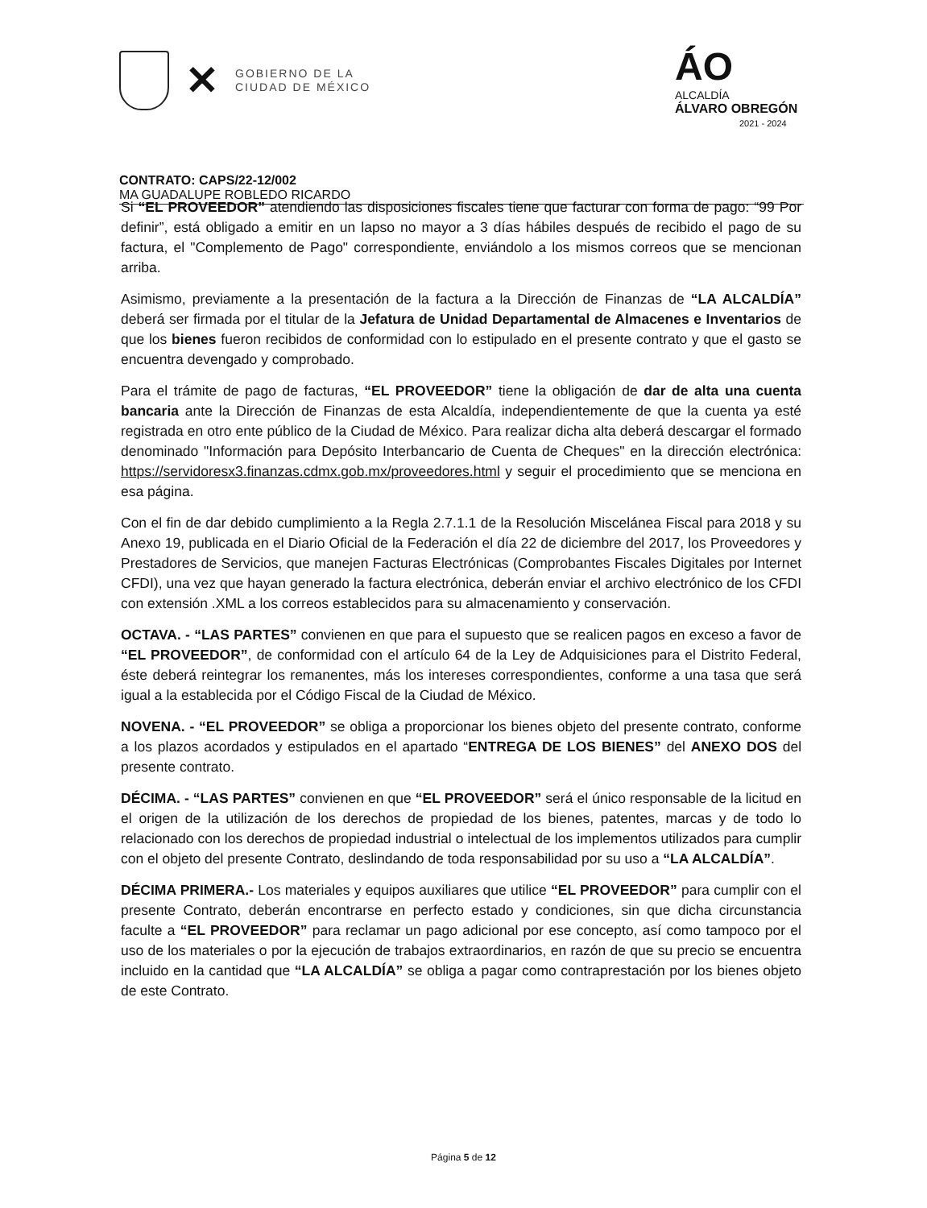✕
GOBIERNO DE LA
CIUDAD DE MÉXICO
ÁO
ALCALDÍA
ÁLVARO OBREGÓN
2021 - 2024
CONTRATO: CAPS/22-12/002
MA GUADALUPE ROBLEDO RICARDO
Si “EL PROVEEDOR” atendiendo las disposiciones fiscales tiene que facturar con forma de pago: “99 Por definir”, está obligado a emitir en un lapso no mayor a 3 días hábiles después de recibido el pago de su factura, el "Complemento de Pago" correspondiente, enviándolo a los mismos correos que se mencionan arriba.
Asimismo, previamente a la presentación de la factura a la Dirección de Finanzas de “LA ALCALDÍA” deberá ser firmada por el titular de la Jefatura de Unidad Departamental de Almacenes e Inventarios de que los bienes fueron recibidos de conformidad con lo estipulado en el presente contrato y que el gasto se encuentra devengado y comprobado.
Para el trámite de pago de facturas, “EL PROVEEDOR” tiene la obligación de dar de alta una cuenta bancaria ante la Dirección de Finanzas de esta Alcaldía, independientemente de que la cuenta ya esté registrada en otro ente público de la Ciudad de México. Para realizar dicha alta deberá descargar el formado denominado "Información para Depósito Interbancario de Cuenta de Cheques" en la dirección electrónica: https://servidoresx3.finanzas.cdmx.gob.mx/proveedores.html y seguir el procedimiento que se menciona en esa página.
Con el fin de dar debido cumplimiento a la Regla 2.7.1.1 de la Resolución Miscelánea Fiscal para 2018 y su Anexo 19, publicada en el Diario Oficial de la Federación el día 22 de diciembre del 2017, los Proveedores y Prestadores de Servicios, que manejen Facturas Electrónicas (Comprobantes Fiscales Digitales por Internet CFDI), una vez que hayan generado la factura electrónica, deberán enviar el archivo electrónico de los CFDI con extensión .XML a los correos establecidos para su almacenamiento y conservación.
OCTAVA. - “LAS PARTES” convienen en que para el supuesto que se realicen pagos en exceso a favor de “EL PROVEEDOR”, de conformidad con el artículo 64 de la Ley de Adquisiciones para el Distrito Federal, éste deberá reintegrar los remanentes, más los intereses correspondientes, conforme a una tasa que será igual a la establecida por el Código Fiscal de la Ciudad de México.
NOVENA. - “EL PROVEEDOR” se obliga a proporcionar los bienes objeto del presente contrato, conforme a los plazos acordados y estipulados en el apartado “ENTREGA DE LOS BIENES” del ANEXO DOS del presente contrato.
DÉCIMA. - “LAS PARTES” convienen en que “EL PROVEEDOR” será el único responsable de la licitud en el origen de la utilización de los derechos de propiedad de los bienes, patentes, marcas y de todo lo relacionado con los derechos de propiedad industrial o intelectual de los implementos utilizados para cumplir con el objeto del presente Contrato, deslindando de toda responsabilidad por su uso a “LA ALCALDÍA”.
DÉCIMA PRIMERA.- Los materiales y equipos auxiliares que utilice “EL PROVEEDOR” para cumplir con el presente Contrato, deberán encontrarse en perfecto estado y condiciones, sin que dicha circunstancia faculte a “EL PROVEEDOR” para reclamar un pago adicional por ese concepto, así como tampoco por el uso de los materiales o por la ejecución de trabajos extraordinarios, en razón de que su precio se encuentra incluido en la cantidad que “LA ALCALDÍA” se obliga a pagar como contraprestación por los bienes objeto de este Contrato.
Página 5 de 12